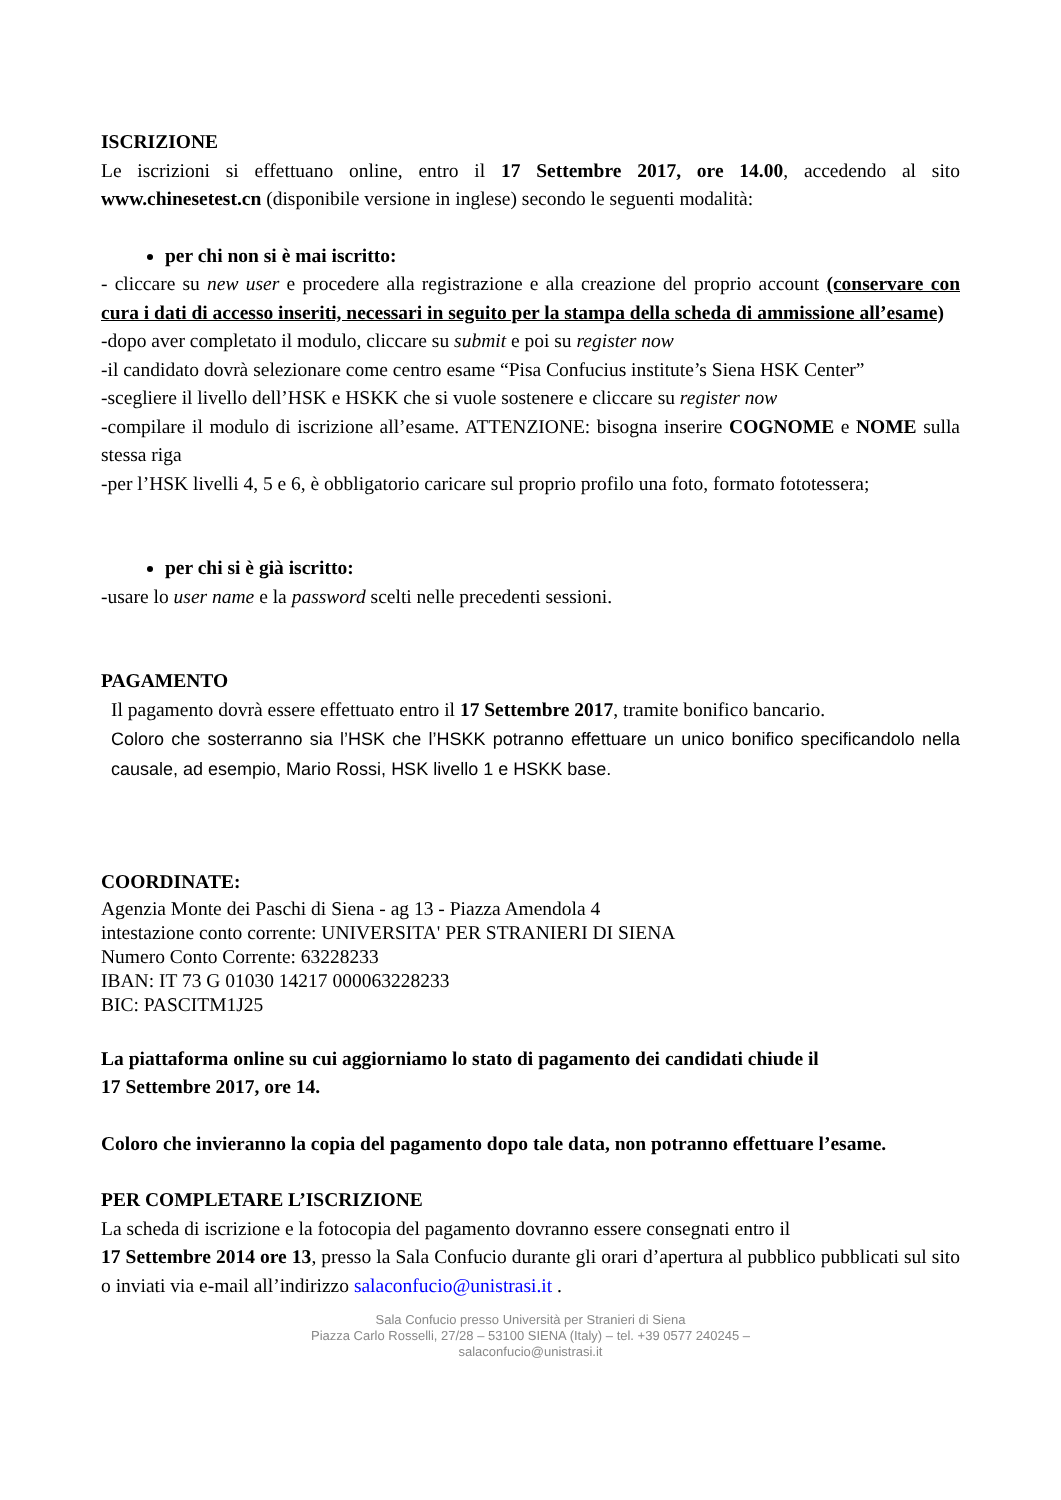ISCRIZIONE
Le iscrizioni si effettuano online, entro il 17 Settembre 2017, ore 14.00, accedendo al sito www.chinesetest.cn (disponibile versione in inglese) secondo le seguenti modalità:
per chi non si è mai iscritto:
- cliccare su new user e procedere alla registrazione e alla creazione del proprio account (conservare con cura i dati di accesso inseriti, necessari in seguito per la stampa della scheda di ammissione all’esame)
-dopo aver completato il modulo, cliccare su submit e poi su register now
-il candidato dovrà selezionare come centro esame “Pisa Confucius institute’s Siena HSK Center”
-scegliere il livello dell’HSK e HSKK che si vuole sostenere e cliccare su register now
-compilare il modulo di iscrizione all’esame. ATTENZIONE: bisogna inserire COGNOME e NOME sulla stessa riga
-per l’HSK livelli 4, 5 e 6, è obbligatorio caricare sul proprio profilo una foto, formato fototessera;
per chi si è già iscritto:
-usare lo user name e la password scelti nelle precedenti sessioni.
PAGAMENTO
Il pagamento dovrà essere effettuato entro il 17 Settembre 2017, tramite bonifico bancario.
Coloro che sosterranno sia l’HSK che l’HSKK potranno effettuare un unico bonifico specificandolo nella causale, ad esempio, Mario Rossi, HSK livello 1 e HSKK base.
COORDINATE:
Agenzia Monte dei Paschi di Siena - ag 13 - Piazza Amendola 4
intestazione conto corrente: UNIVERSITA' PER STRANIERI DI SIENA
Numero Conto Corrente: 63228233
IBAN: IT 73 G 01030 14217 000063228233
BIC: PASCITM1J25
La piattaforma online su cui aggiorniamo lo stato di pagamento dei candidati chiude il
17 Settembre 2017, ore 14.
Coloro che invieranno la copia del pagamento dopo tale data, non potranno effettuare l’esame.
PER COMPLETARE L’ISCRIZIONE
La scheda di iscrizione e la fotocopia del pagamento dovranno essere consegnati entro il
17 Settembre 2014 ore 13, presso la Sala Confucio durante gli orari d’apertura al pubblico pubblicati sul sito o inviati via e-mail all’indirizzo salaconfucio@unistrasi.it .
Sala Confucio presso Università per Stranieri di Siena
Piazza Carlo Rosselli, 27/28 – 53100 SIENA (Italy) – tel. +39 0577 240245 –
salaconfucio@unistrasi.it